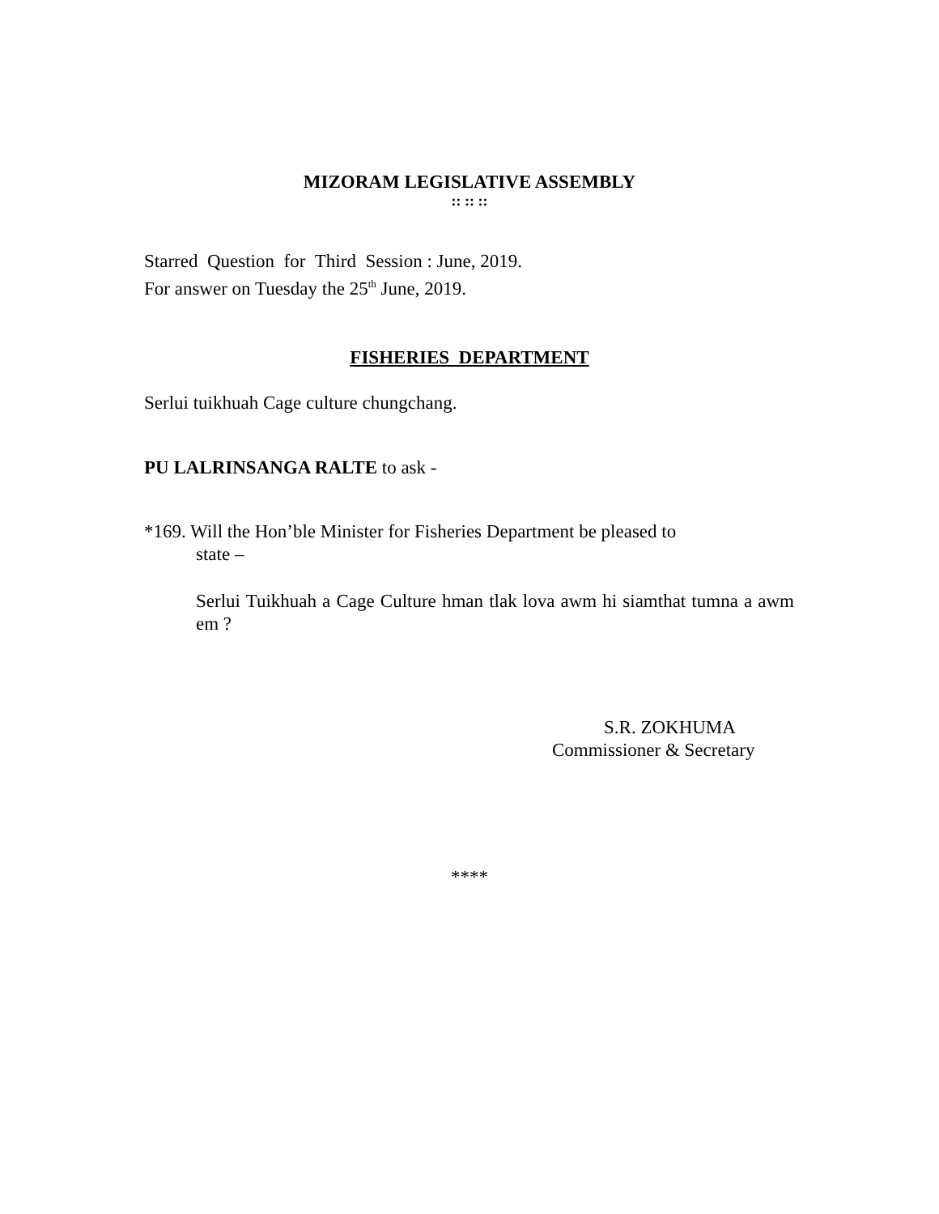MIZORAM LEGISLATIVE ASSEMBLY
:: :: ::
Starred Question for Third Session : June, 2019.
For answer on Tuesday the 25<sup>th</sup> June, 2019.
FISHERIES DEPARTMENT
Serlui tuikhuah Cage culture chungchang.
PU LALRINSANGA RALTE to ask -
*169. Will the Hon’ble Minister for Fisheries Department be pleased to
state –
Serlui Tuikhuah a Cage Culture hman tlak lova awm hi siamthat tumna a awm em ?
S.R. ZOKHUMA
Commissioner & Secretary
****